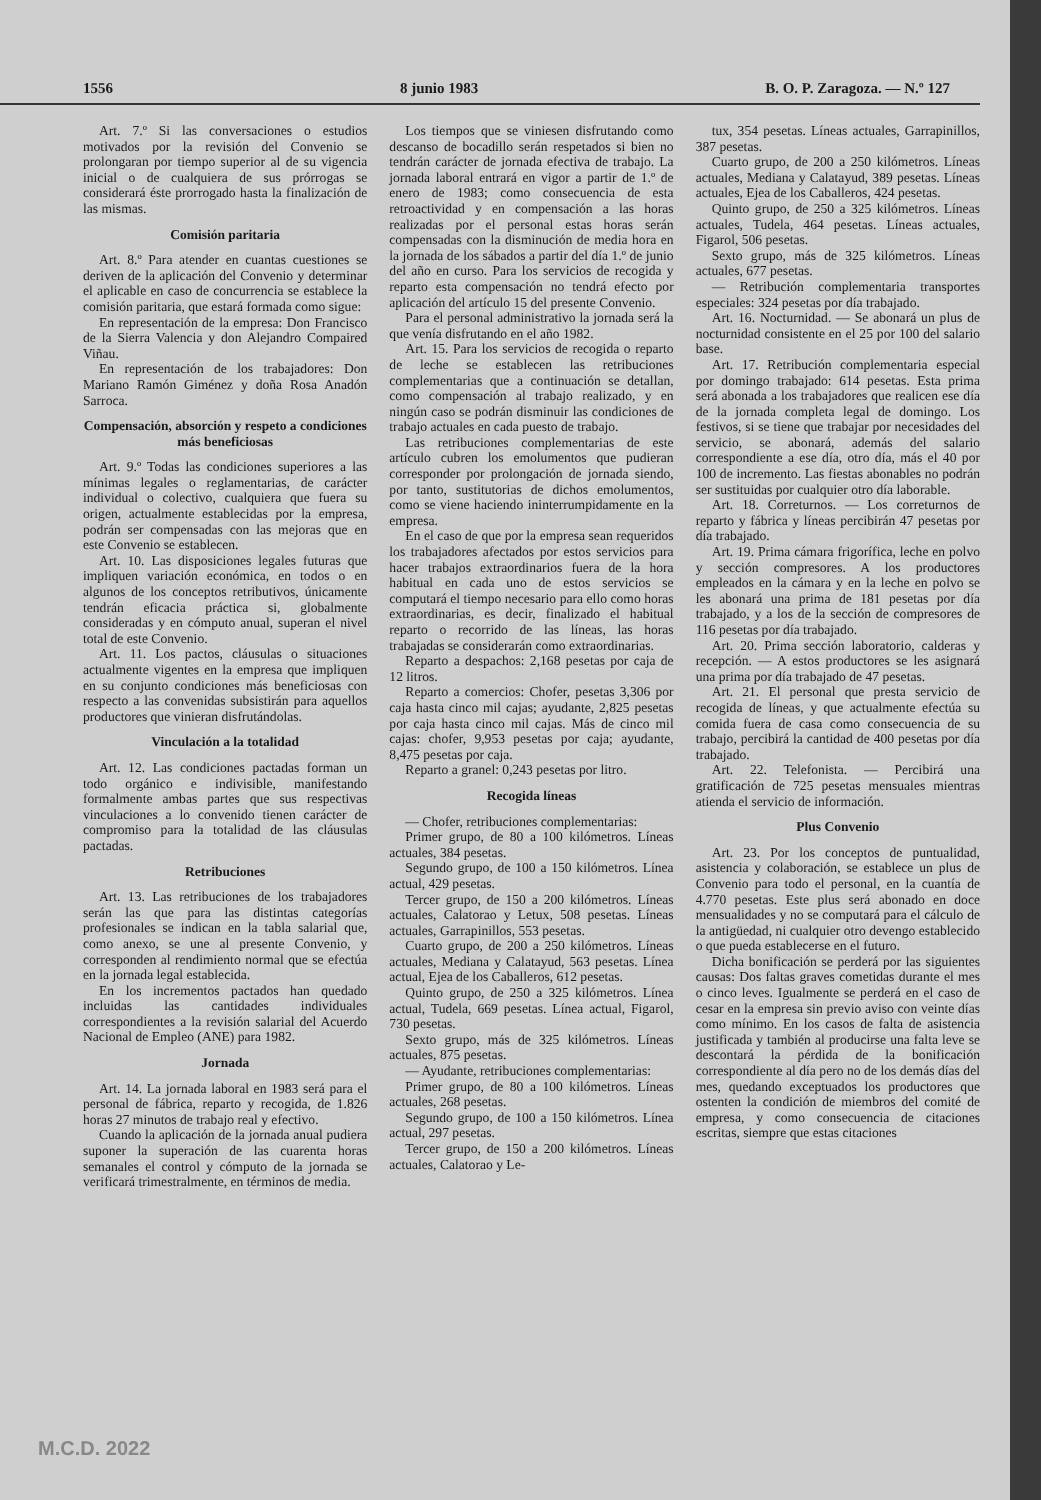1556 8 junio 1983 B. O. P. Zaragoza. — N.º 127
Art. 7.º Si las conversaciones o estudios motivados por la revisión del Convenio se prolongaran por tiempo superior al de su vigencia inicial o de cualquiera de sus prórrogas se considerará éste prorrogado hasta la finalización de las mismas.
Comisión paritaria
Art. 8.º Para atender en cuantas cuestiones se deriven de la aplicación del Convenio y determinar el aplicable en caso de concurrencia se establece la comisión paritaria, que estará formada como sigue:
En representación de la empresa: Don Francisco de la Sierra Valencia y don Alejandro Compaired Viñau.
En representación de los trabajadores: Don Mariano Ramón Giménez y doña Rosa Anadón Sarroca.
Compensación, absorción y respeto a condiciones más beneficiosas
Art. 9.º Todas las condiciones superiores a las mínimas legales o reglamentarias, de carácter individual o colectivo, cualquiera que fuera su origen, actualmente establecidas por la empresa, podrán ser compensadas con las mejoras que en este Convenio se establecen.
Art. 10. Las disposiciones legales futuras que impliquen variación económica, en todos o en algunos de los conceptos retributivos, únicamente tendrán eficacia práctica si, globalmente consideradas y en cómputo anual, superan el nivel total de este Convenio.
Art. 11. Los pactos, cláusulas o situaciones actualmente vigentes en la empresa que impliquen en su conjunto condiciones más beneficiosas con respecto a las convenidas subsistirán para aquellos productores que vinieran disfrutándolas.
Vinculación a la totalidad
Art. 12. Las condiciones pactadas forman un todo orgánico e indivisible, manifestando formalmente ambas partes que sus respectivas vinculaciones a lo convenido tienen carácter de compromiso para la totalidad de las cláusulas pactadas.
Retribuciones
Art. 13. Las retribuciones de los trabajadores serán las que para las distintas categorías profesionales se indican en la tabla salarial que, como anexo, se une al presente Convenio, y corresponden al rendimiento normal que se efectúa en la jornada legal establecida.
En los incrementos pactados han quedado incluidas las cantidades individuales correspondientes a la revisión salarial del Acuerdo Nacional de Empleo (ANE) para 1982.
Jornada
Art. 14. La jornada laboral en 1983 será para el personal de fábrica, reparto y recogida, de 1.826 horas 27 minutos de trabajo real y efectivo.
Cuando la aplicación de la jornada anual pudiera suponer la superación de las cuarenta horas semanales el control y cómputo de la jornada se verificará trimestralmente, en términos de media.
Los tiempos que se viniesen disfrutando como descanso de bocadillo serán respetados si bien no tendrán carácter de jornada efectiva de trabajo. La jornada laboral entrará en vigor a partir de 1.º de enero de 1983; como consecuencia de esta retroactividad y en compensación a las horas realizadas por el personal estas horas serán compensadas con la disminución de media hora en la jornada de los sábados a partir del día 1.º de junio del año en curso. Para los servicios de recogida y reparto esta compensación no tendrá efecto por aplicación del artículo 15 del presente Convenio.
Para el personal administrativo la jornada será la que venía disfrutando en el año 1982.
Art. 15. Para los servicios de recogida o reparto de leche se establecen las retribuciones complementarias que a continuación se detallan, como compensación al trabajo realizado, y en ningún caso se podrán disminuir las condiciones de trabajo actuales en cada puesto de trabajo.
Las retribuciones complementarias de este artículo cubren los emolumentos que pudieran corresponder por prolongación de jornada siendo, por tanto, sustitutorias de dichos emolumentos, como se viene haciendo ininterrumpidamente en la empresa.
En el caso de que por la empresa sean requeridos los trabajadores afectados por estos servicios para hacer trabajos extraordinarios fuera de la hora habitual en cada uno de estos servicios se computará el tiempo necesario para ello como horas extraordinarias, es decir, finalizado el habitual reparto o recorrido de las líneas, las horas trabajadas se considerarán como extraordinarias.
Reparto a despachos: 2,168 pesetas por caja de 12 litros.
Reparto a comercios: Chofer, pesetas 3,306 por caja hasta cinco mil cajas; ayudante, 2,825 pesetas por caja hasta cinco mil cajas. Más de cinco mil cajas: chofer, 9,953 pesetas por caja; ayudante, 8,475 pesetas por caja.
Reparto a granel: 0,243 pesetas por litro.
Recogida líneas
— Chofer, retribuciones complementarias:
Primer grupo, de 80 a 100 kilómetros. Líneas actuales, 384 pesetas.
Segundo grupo, de 100 a 150 kilómetros. Línea actual, 429 pesetas.
Tercer grupo, de 150 a 200 kilómetros. Líneas actuales, Calatorao y Letux, 508 pesetas. Líneas actuales, Garrapinillos, 553 pesetas.
Cuarto grupo, de 200 a 250 kilómetros. Líneas actuales, Mediana y Calatayud, 563 pesetas. Línea actual, Ejea de los Caballeros, 612 pesetas.
Quinto grupo, de 250 a 325 kilómetros. Línea actual, Tudela, 669 pesetas. Línea actual, Figarol, 730 pesetas.
Sexto grupo, más de 325 kilómetros. Líneas actuales, 875 pesetas.
— Ayudante, retribuciones complementarias:
Primer grupo, de 80 a 100 kilómetros. Líneas actuales, 268 pesetas.
Segundo grupo, de 100 a 150 kilómetros. Línea actual, 297 pesetas.
Tercer grupo, de 150 a 200 kilómetros. Líneas actuales, Calatorao y Le-
tux, 354 pesetas. Líneas actuales, Garrapinillos, 387 pesetas.
Cuarto grupo, de 200 a 250 kilómetros. Líneas actuales, Mediana y Calatayud, 389 pesetas. Líneas actuales, Ejea de los Caballeros, 424 pesetas.
Quinto grupo, de 250 a 325 kilómetros. Líneas actuales, Tudela, 464 pesetas. Líneas actuales, Figarol, 506 pesetas.
Sexto grupo, más de 325 kilómetros. Líneas actuales, 677 pesetas.
— Retribución complementaria transportes especiales: 324 pesetas por día trabajado.
Art. 16. Nocturnidad. — Se abonará un plus de nocturnidad consistente en el 25 por 100 del salario base.
Art. 17. Retribución complementaria especial por domingo trabajado: 614 pesetas. Esta prima será abonada a los trabajadores que realicen ese día de la jornada completa legal de domingo. Los festivos, si se tiene que trabajar por necesidades del servicio, se abonará, además del salario correspondiente a ese día, otro día, más el 40 por 100 de incremento. Las fiestas abonables no podrán ser sustituidas por cualquier otro día laborable.
Art. 18. Correturnos. — Los correturnos de reparto y fábrica y líneas percibirán 47 pesetas por día trabajado.
Art. 19. Prima cámara frigorífica, leche en polvo y sección compresores. A los productores empleados en la cámara y en la leche en polvo se les abonará una prima de 181 pesetas por día trabajado, y a los de la sección de compresores de 116 pesetas por día trabajado.
Art. 20. Prima sección laboratorio, calderas y recepción. — A estos productores se les asignará una prima por día trabajado de 47 pesetas.
Art. 21. El personal que presta servicio de recogida de líneas, y que actualmente efectúa su comida fuera de casa como consecuencia de su trabajo, percibirá la cantidad de 400 pesetas por día trabajado.
Art. 22. Telefonista. — Percibirá una gratificación de 725 pesetas mensuales mientras atienda el servicio de información.
Plus Convenio
Art. 23. Por los conceptos de puntualidad, asistencia y colaboración, se establece un plus de Convenio para todo el personal, en la cuantía de 4.770 pesetas. Este plus será abonado en doce mensualidades y no se computará para el cálculo de la antigüedad, ni cualquier otro devengo establecido o que pueda establecerse en el futuro.
Dicha bonificación se perderá por las siguientes causas: Dos faltas graves cometidas durante el mes o cinco leves. Igualmente se perderá en el caso de cesar en la empresa sin previo aviso con veinte días como mínimo. En los casos de falta de asistencia justificada y también al producirse una falta leve se descontará la pérdida de la bonificación correspondiente al día pero no de los demás días del mes, quedando exceptuados los productores que ostenten la condición de miembros del comité de empresa, y como consecuencia de citaciones escritas, siempre que estas citaciones
M.C.D. 2022